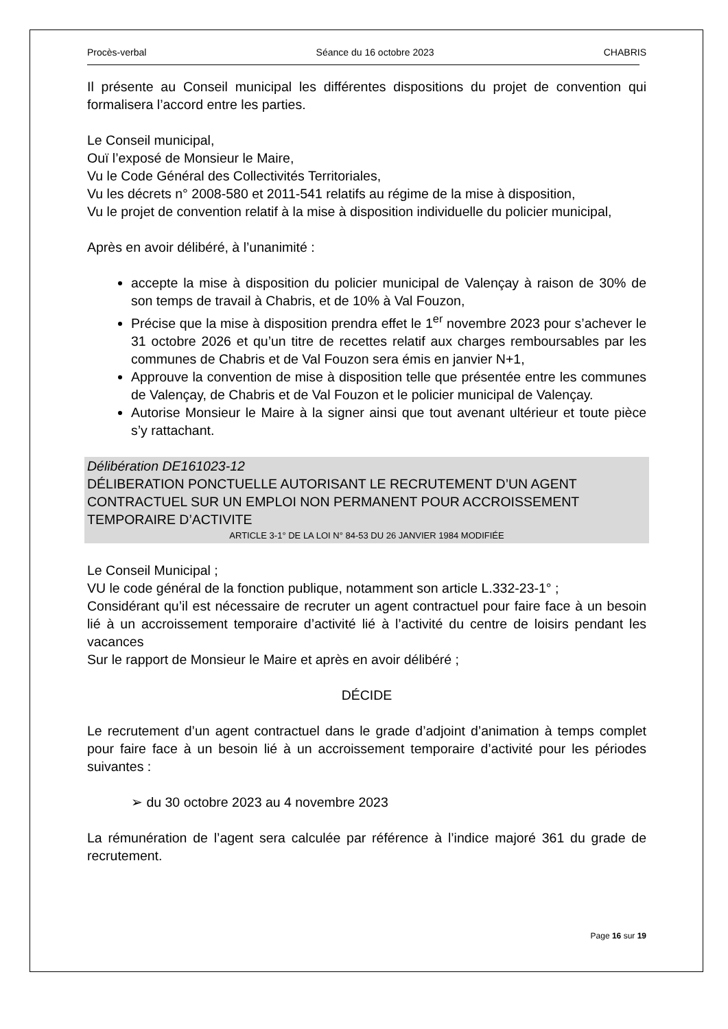Procès-verbal Séance du 16 octobre 2023 CHABRIS
Il présente au Conseil municipal les différentes dispositions du projet de convention qui formalisera l’accord entre les parties.
Le Conseil municipal,
Ouï l’exposé de Monsieur le Maire,
Vu le Code Général des Collectivités Territoriales,
Vu les décrets n° 2008-580 et 2011-541 relatifs au régime de la mise à disposition,
Vu le projet de convention relatif à la mise à disposition individuelle du policier municipal,
Après en avoir délibéré, à l’unanimité :
accepte la mise à disposition du policier municipal de Valençay à raison de 30% de son temps de travail à Chabris, et de 10% à Val Fouzon,
Précise que la mise à disposition prendra effet le 1<sup>er</sup> novembre 2023 pour s’achever le 31 octobre 2026 et qu’un titre de recettes relatif aux charges remboursables par les communes de Chabris et de Val Fouzon sera émis en janvier N+1,
Approuve la convention de mise à disposition telle que présentée entre les communes de Valençay, de Chabris et de Val Fouzon et le policier municipal de Valençay.
Autorise Monsieur le Maire à la signer ainsi que tout avenant ultérieur et toute pièce s’y rattachant.
Délibération DE161023-12
DÉLIBERATION PONCTUELLE AUTORISANT LE RECRUTEMENT D’UN AGENT CONTRACTUEL SUR UN EMPLOI NON PERMANENT POUR ACCROISSEMENT TEMPORAIRE D’ACTIVITE
ARTICLE 3-1° DE LA LOI N° 84-53 DU 26 JANVIER 1984 MODIFIÉE
Le Conseil Municipal ;
VU le code général de la fonction publique, notamment son article L.332-23-1° ;
Considérant qu’il est nécessaire de recruter un agent contractuel pour faire face à un besoin lié à un accroissement temporaire d’activité lié à l’activité du centre de loisirs pendant les vacances
Sur le rapport de Monsieur le Maire et après en avoir délibéré ;
DÉCIDE
Le recrutement d’un agent contractuel dans le grade d’adjoint d’animation à temps complet pour faire face à un besoin lié à un accroissement temporaire d’activité pour les périodes suivantes :
➢ du 30 octobre 2023 au 4 novembre 2023
La rémunération de l’agent sera calculée par référence à l’indice majoré 361 du grade de recrutement.
Page 16 sur 19